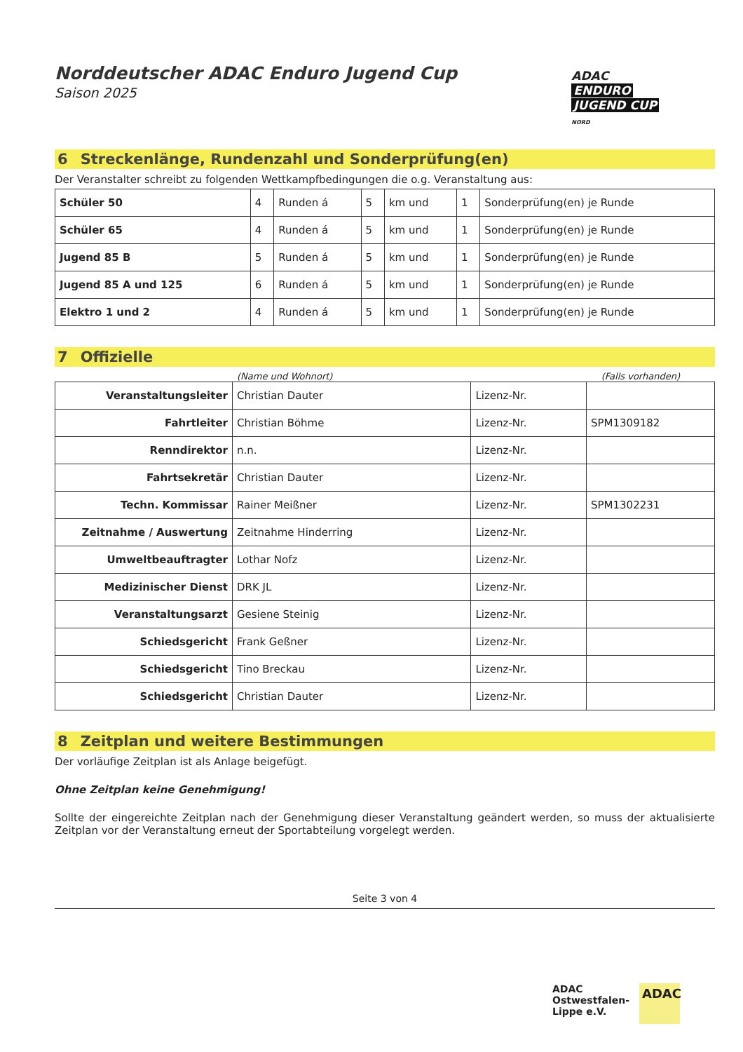ADAC
ENDURO
JUGEND CUP
NORD
Norddeutscher ADAC Enduro Jugend Cup
Saison 2025
6 Streckenlänge, Rundenzahl und Sonderprüfung(en)
Der Veranstalter schreibt zu folgenden Wettkampfbedingungen die o.g. Veranstaltung aus:
| Schüler 50 | 4 | Runden á | 5 | km und | 1 | Sonderprüfung(en) je Runde |
| Schüler 65 | 4 | Runden á | 5 | km und | 1 | Sonderprüfung(en) je Runde |
| Jugend 85 B | 5 | Runden á | 5 | km und | 1 | Sonderprüfung(en) je Runde |
| Jugend 85 A und 125 | 6 | Runden á | 5 | km und | 1 | Sonderprüfung(en) je Runde |
| Elektro 1 und 2 | 4 | Runden á | 5 | km und | 1 | Sonderprüfung(en) je Runde |
7 Offizielle
(Name und Wohnort) (Falls vorhanden)
| Veranstaltungsleiter | Christian Dauter | Lizenz-Nr. | |
| Fahrtleiter | Christian Böhme | Lizenz-Nr. | SPM1309182 |
| Renndirektor | n.n. | Lizenz-Nr. | |
| Fahrtsekretär | Christian Dauter | Lizenz-Nr. | |
| Techn. Kommissar | Rainer Meißner | Lizenz-Nr. | SPM1302231 |
| Zeitnahme / Auswertung | Zeitnahme Hinderring | Lizenz-Nr. | |
| Umweltbeauftragter | Lothar Nofz | Lizenz-Nr. | |
| Medizinischer Dienst | DRK JL | Lizenz-Nr. | |
| Veranstaltungsarzt | Gesiene Steinig | Lizenz-Nr. | |
| Schiedsgericht | Frank Geßner | Lizenz-Nr. | |
| Schiedsgericht | Tino Breckau | Lizenz-Nr. | |
| Schiedsgericht | Christian Dauter | Lizenz-Nr. | |
8 Zeitplan und weitere Bestimmungen
Der vorläufige Zeitplan ist als Anlage beigefügt.
Ohne Zeitplan keine Genehmigung!
Sollte der eingereichte Zeitplan nach der Genehmigung dieser Veranstaltung geändert werden, so muss der aktualisierte Zeitplan vor der Veranstaltung erneut der Sportabteilung vorgelegt werden.
Seite 3 von 4
ADAC
Ostwestfalen-
Lippe e.V.
ADAC